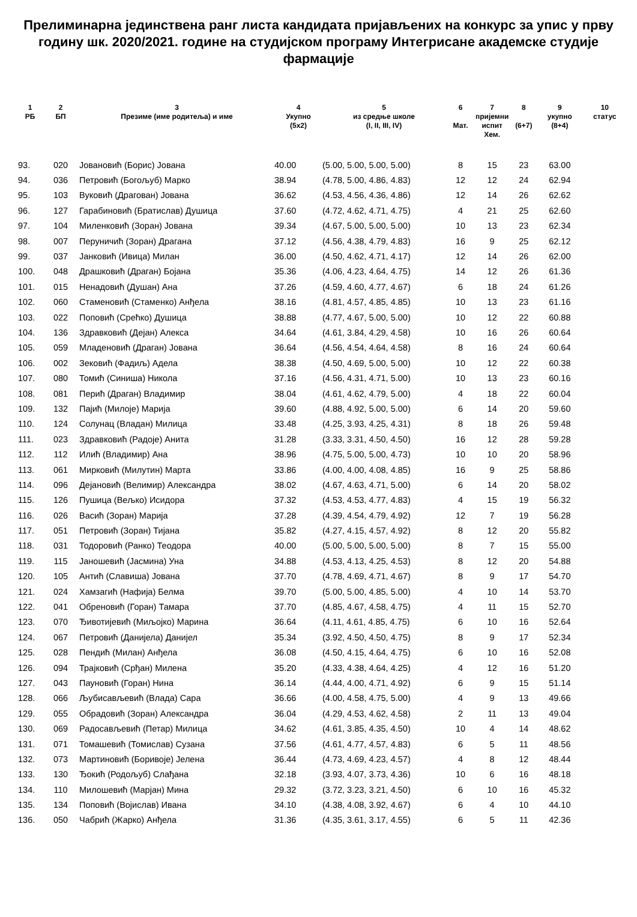Прелиминарна јединствена ранг листа кандидата пријављених на конкурс за упис у прву годину шк. 2020/2021. године на студијском програму Интегрисане академске студије фармације
| 1 РБ | 2 БП | 3 Презиме (име родитеља) и име | 4 Укупно (5x2) | 5 из средње школе (I, II, III, IV) | 6 Мат. | 7 пријемни испит Хем. | 8 (6+7) | 9 укупно (8+4) | 10 статус |
| --- | --- | --- | --- | --- | --- | --- | --- | --- | --- |
| 93. | 020 | Јовановић (Борис) Јована | 40.00 | (5.00, 5.00, 5.00, 5.00) | 8 | 15 | 23 | 63.00 | |
| 94. | 036 | Петровић (Богољуб) Марко | 38.94 | (4.78, 5.00, 4.86, 4.83) | 12 | 12 | 24 | 62.94 | |
| 95. | 103 | Вуковић (Драгован) Јована | 36.62 | (4.53, 4.56, 4.36, 4.86) | 12 | 14 | 26 | 62.62 | |
| 96. | 127 | Гарабиновић (Братислав) Душица | 37.60 | (4.72, 4.62, 4.71, 4.75) | 4 | 21 | 25 | 62.60 | |
| 97. | 104 | Миленковић (Зоран) Јована | 39.34 | (4.67, 5.00, 5.00, 5.00) | 10 | 13 | 23 | 62.34 | |
| 98. | 007 | Перуничић (Зоран) Драгана | 37.12 | (4.56, 4.38, 4.79, 4.83) | 16 | 9 | 25 | 62.12 | |
| 99. | 037 | Јанковић (Ивица) Милан | 36.00 | (4.50, 4.62, 4.71, 4.17) | 12 | 14 | 26 | 62.00 | |
| 100. | 048 | Драшковић (Драган) Бојана | 35.36 | (4.06, 4.23, 4.64, 4.75) | 14 | 12 | 26 | 61.36 | |
| 101. | 015 | Ненадовић (Душан) Ана | 37.26 | (4.59, 4.60, 4.77, 4.67) | 6 | 18 | 24 | 61.26 | |
| 102. | 060 | Стаменовић (Стаменко) Анђела | 38.16 | (4.81, 4.57, 4.85, 4.85) | 10 | 13 | 23 | 61.16 | |
| 103. | 022 | Поповић (Срећко) Душица | 38.88 | (4.77, 4.67, 5.00, 5.00) | 10 | 12 | 22 | 60.88 | |
| 104. | 136 | Здравковић (Дејан) Алекса | 34.64 | (4.61, 3.84, 4.29, 4.58) | 10 | 16 | 26 | 60.64 | |
| 105. | 059 | Младеновић (Драган) Јована | 36.64 | (4.56, 4.54, 4.64, 4.58) | 8 | 16 | 24 | 60.64 | |
| 106. | 002 | Зековић (Фадиљ) Адела | 38.38 | (4.50, 4.69, 5.00, 5.00) | 10 | 12 | 22 | 60.38 | |
| 107. | 080 | Томић (Синиша) Никола | 37.16 | (4.56, 4.31, 4.71, 5.00) | 10 | 13 | 23 | 60.16 | |
| 108. | 081 | Перић (Драган) Владимир | 38.04 | (4.61, 4.62, 4.79, 5.00) | 4 | 18 | 22 | 60.04 | |
| 109. | 132 | Пајић (Милоје) Марија | 39.60 | (4.88, 4.92, 5.00, 5.00) | 6 | 14 | 20 | 59.60 | |
| 110. | 124 | Солунац (Владан) Милица | 33.48 | (4.25, 3.93, 4.25, 4.31) | 8 | 18 | 26 | 59.48 | |
| 111. | 023 | Здравковић (Радоје) Анита | 31.28 | (3.33, 3.31, 4.50, 4.50) | 16 | 12 | 28 | 59.28 | |
| 112. | 112 | Илић (Владимир) Ана | 38.96 | (4.75, 5.00, 5.00, 4.73) | 10 | 10 | 20 | 58.96 | |
| 113. | 061 | Мирковић (Милутин) Марта | 33.86 | (4.00, 4.00, 4.08, 4.85) | 16 | 9 | 25 | 58.86 | |
| 114. | 096 | Дејановић (Велимир) Александра | 38.02 | (4.67, 4.63, 4.71, 5.00) | 6 | 14 | 20 | 58.02 | |
| 115. | 126 | Пушица (Вељко) Исидора | 37.32 | (4.53, 4.53, 4.77, 4.83) | 4 | 15 | 19 | 56.32 | |
| 116. | 026 | Васић (Зоран) Марија | 37.28 | (4.39, 4.54, 4.79, 4.92) | 12 | 7 | 19 | 56.28 | |
| 117. | 051 | Петровић (Зоран) Тијана | 35.82 | (4.27, 4.15, 4.57, 4.92) | 8 | 12 | 20 | 55.82 | |
| 118. | 031 | Тодоровић (Ранко) Теодора | 40.00 | (5.00, 5.00, 5.00, 5.00) | 8 | 7 | 15 | 55.00 | |
| 119. | 115 | Јаношевић (Јасмина) Уна | 34.88 | (4.53, 4.13, 4.25, 4.53) | 8 | 12 | 20 | 54.88 | |
| 120. | 105 | Антић (Славиша) Јована | 37.70 | (4.78, 4.69, 4.71, 4.67) | 8 | 9 | 17 | 54.70 | |
| 121. | 024 | Хамзагић (Нафија) Белма | 39.70 | (5.00, 5.00, 4.85, 5.00) | 4 | 10 | 14 | 53.70 | |
| 122. | 041 | Обреновић (Горан) Тамара | 37.70 | (4.85, 4.67, 4.58, 4.75) | 4 | 11 | 15 | 52.70 | |
| 123. | 070 | Ђивотијевић (Миљојко) Марина | 36.64 | (4.11, 4.61, 4.85, 4.75) | 6 | 10 | 16 | 52.64 | |
| 124. | 067 | Петровић (Данијела) Данијел | 35.34 | (3.92, 4.50, 4.50, 4.75) | 8 | 9 | 17 | 52.34 | |
| 125. | 028 | Пендић (Милан) Анђела | 36.08 | (4.50, 4.15, 4.64, 4.75) | 6 | 10 | 16 | 52.08 | |
| 126. | 094 | Трајковић (Срђан) Милена | 35.20 | (4.33, 4.38, 4.64, 4.25) | 4 | 12 | 16 | 51.20 | |
| 127. | 043 | Пауновић (Горан) Нина | 36.14 | (4.44, 4.00, 4.71, 4.92) | 6 | 9 | 15 | 51.14 | |
| 128. | 066 | Љубисављевић (Влада) Сара | 36.66 | (4.00, 4.58, 4.75, 5.00) | 4 | 9 | 13 | 49.66 | |
| 129. | 055 | Обрадовић (Зоран) Александра | 36.04 | (4.29, 4.53, 4.62, 4.58) | 2 | 11 | 13 | 49.04 | |
| 130. | 069 | Радосављевић (Петар) Милица | 34.62 | (4.61, 3.85, 4.35, 4.50) | 10 | 4 | 14 | 48.62 | |
| 131. | 071 | Томашевић (Томислав) Сузана | 37.56 | (4.61, 4.77, 4.57, 4.83) | 6 | 5 | 11 | 48.56 | |
| 132. | 073 | Мартиновић (Боривоје) Јелена | 36.44 | (4.73, 4.69, 4.23, 4.57) | 4 | 8 | 12 | 48.44 | |
| 133. | 130 | Ђокић (Родољуб) Слађана | 32.18 | (3.93, 4.07, 3.73, 4.36) | 10 | 6 | 16 | 48.18 | |
| 134. | 110 | Милошевић (Марјан) Мина | 29.32 | (3.72, 3.23, 3.21, 4.50) | 6 | 10 | 16 | 45.32 | |
| 135. | 134 | Поповић (Војислав) Ивана | 34.10 | (4.38, 4.08, 3.92, 4.67) | 6 | 4 | 10 | 44.10 | |
| 136. | 050 | Чабрић (Жарко) Анђела | 31.36 | (4.35, 3.61, 3.17, 4.55) | 6 | 5 | 11 | 42.36 | |